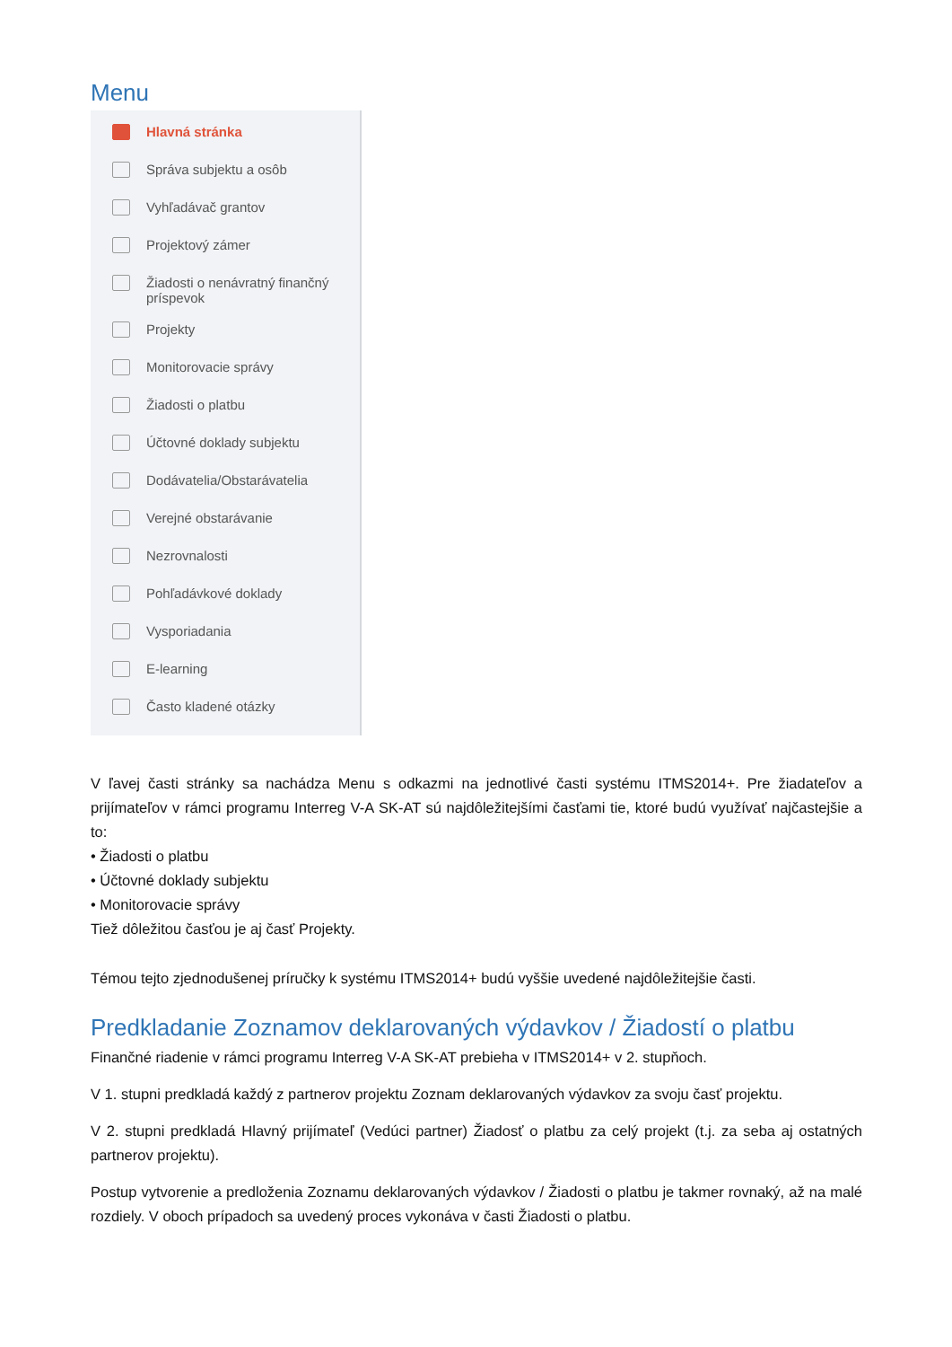Menu
Hlavná stránka
Správa subjektu a osôb
Vyhľadávač grantov
Projektový zámer
Žiadosti o nenávratný finančný
príspevok
Projekty
Monitorovacie správy
Žiadosti o platbu
Účtovné doklady subjektu
Dodávatelia/Obstarávatelia
Verejné obstarávanie
Nezrovnalosti
Pohľadávkové doklady
Vysporiadania
E-learning
Často kladené otázky
V ľavej časti stránky sa nachádza Menu s odkazmi na jednotlivé časti systému ITMS2014+. Pre žiadateľov a prijímateľov v rámci programu Interreg V-A SK-AT sú najdôležitejšími časťami tie, ktoré budú využívať najčastejšie a to:
• Žiadosti o platbu
• Účtovné doklady subjektu
• Monitorovacie správy
Tiež dôležitou časťou je aj časť Projekty.
Témou tejto zjednodušenej príručky k systému ITMS2014+ budú vyššie uvedené najdôležitejšie časti.
Predkladanie Zoznamov deklarovaných výdavkov / Žiadostí o platbu
Finančné riadenie v rámci programu Interreg V-A SK-AT prebieha v ITMS2014+ v 2. stupňoch.
V 1. stupni predkladá každý z partnerov projektu Zoznam deklarovaných výdavkov za svoju časť projektu.
V 2. stupni predkladá Hlavný prijímateľ (Vedúci partner) Žiadosť o platbu za celý projekt (t.j. za seba aj ostatných partnerov projektu).
Postup vytvorenie a predloženia Zoznamu deklarovaných výdavkov / Žiadosti o platbu je takmer rovnaký, až na malé rozdiely. V oboch prípadoch sa uvedený proces vykonáva v časti Žiadosti o platbu.